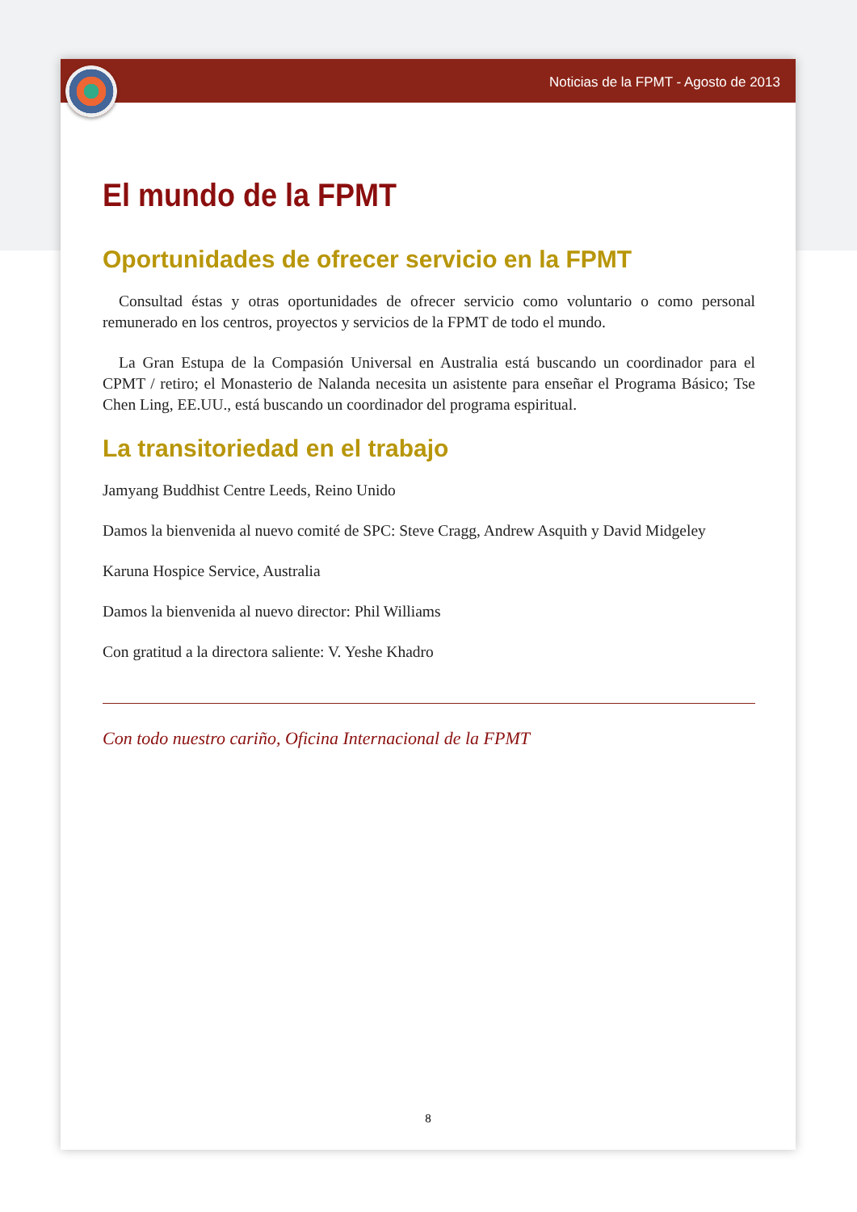Noticias de la FPMT - Agosto de 2013
El mundo de la FPMT
Oportunidades de ofrecer servicio en la FPMT
Consultad éstas y otras oportunidades de ofrecer servicio como voluntario o como personal remunerado en los centros, proyectos y servicios de la FPMT de todo el mundo.
La Gran Estupa de la Compasión Universal en Australia está buscando un coordinador para el CPMT / retiro; el Monasterio de Nalanda necesita un asistente para enseñar el Programa Básico; Tse Chen Ling, EE.UU., está buscando un coordinador del programa espiritual.
La transitoriedad en el trabajo
Jamyang Buddhist Centre Leeds, Reino Unido
Damos la bienvenida al nuevo comité de SPC: Steve Cragg, Andrew Asquith y David Midgeley
Karuna Hospice Service, Australia
Damos la bienvenida al nuevo director: Phil Williams
Con gratitud a la directora saliente: V. Yeshe Khadro
Con todo nuestro cariño, Oficina Internacional de la FPMT
8